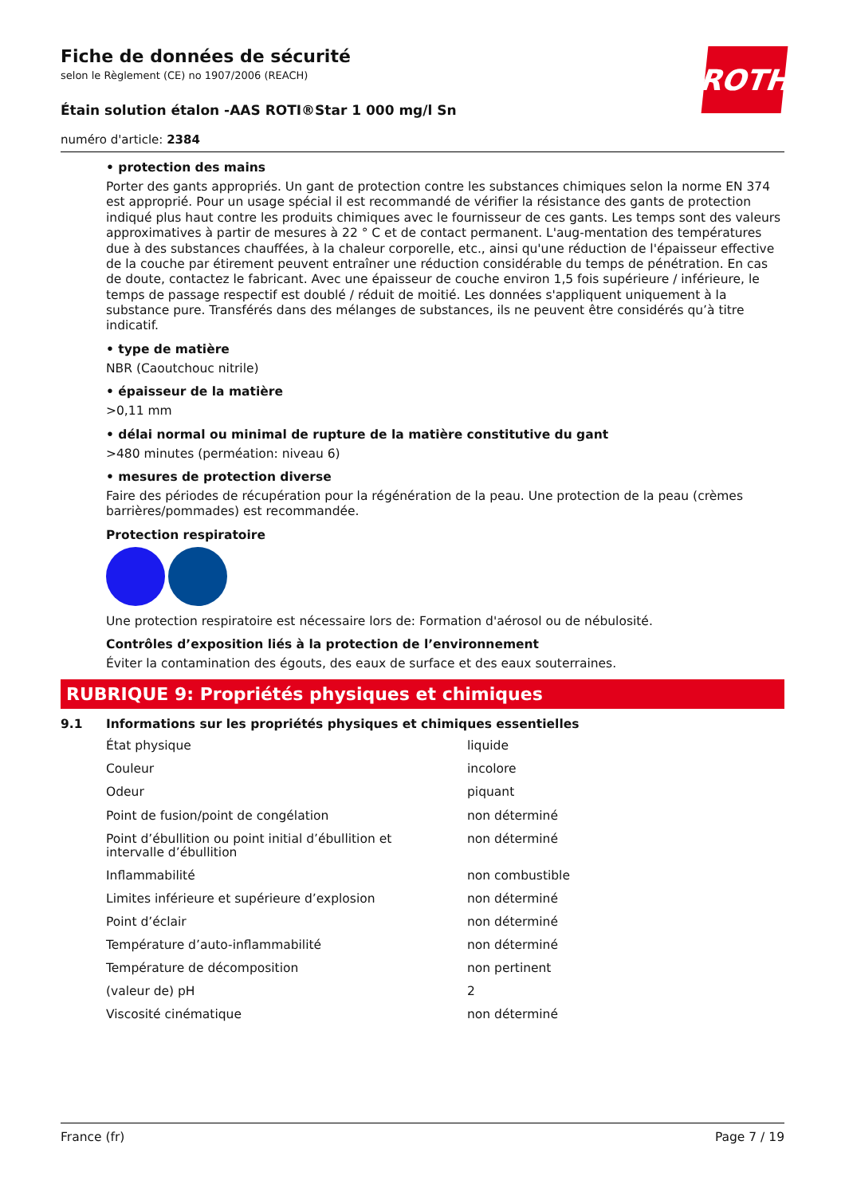ROTH
Fiche de données de sécurité
selon le Règlement (CE) no 1907/2006 (REACH)
Étain solution étalon -AAS ROTI®Star 1 000 mg/l Sn
numéro d'article: 2384
• protection des mains
Porter des gants appropriés. Un gant de protection contre les substances chimiques selon la norme EN 374 est approprié. Pour un usage spécial il est recommandé de vérifier la résistance des gants de protection indiqué plus haut contre les produits chimiques avec le fournisseur de ces gants. Les temps sont des valeurs approximatives à partir de mesures à 22 ° C et de contact permanent. L'aug-mentation des températures due à des substances chauffées, à la chaleur corporelle, etc., ainsi qu'une réduction de l'épaisseur effective de la couche par étirement peuvent entraîner une réduction considérable du temps de pénétration. En cas de doute, contactez le fabricant. Avec une épaisseur de couche environ 1,5 fois supérieure / inférieure, le temps de passage respectif est doublé / réduit de moitié. Les données s'appliquent uniquement à la substance pure. Transférés dans des mélanges de substances, ils ne peuvent être considérés qu’à titre indicatif.
• type de matière
NBR (Caoutchouc nitrile)
• épaisseur de la matière
>0,11 mm
• délai normal ou minimal de rupture de la matière constitutive du gant
>480 minutes (perméation: niveau 6)
• mesures de protection diverse
Faire des périodes de récupération pour la régénération de la peau. Une protection de la peau (crèmes barrières/pommades) est recommandée.
Protection respiratoire
Une protection respiratoire est nécessaire lors de: Formation d'aérosol ou de nébulosité.
Contrôles d’exposition liés à la protection de l’environnement
Éviter la contamination des égouts, des eaux de surface et des eaux souterraines.
RUBRIQUE 9: Propriétés physiques et chimiques
9.1 Informations sur les propriétés physiques et chimiques essentielles
| État physique | liquide |
| Couleur | incolore |
| Odeur | piquant |
| Point de fusion/point de congélation | non déterminé |
| Point d’ébullition ou point initial d’ébullition et intervalle d’ébullition | non déterminé |
| Inflammabilité | non combustible |
| Limites inférieure et supérieure d’explosion | non déterminé |
| Point d’éclair | non déterminé |
| Température d’auto-inflammabilité | non déterminé |
| Température de décomposition | non pertinent |
| (valeur de) pH | 2 |
| Viscosité cinématique | non déterminé |
France (fr) Page 7 / 19